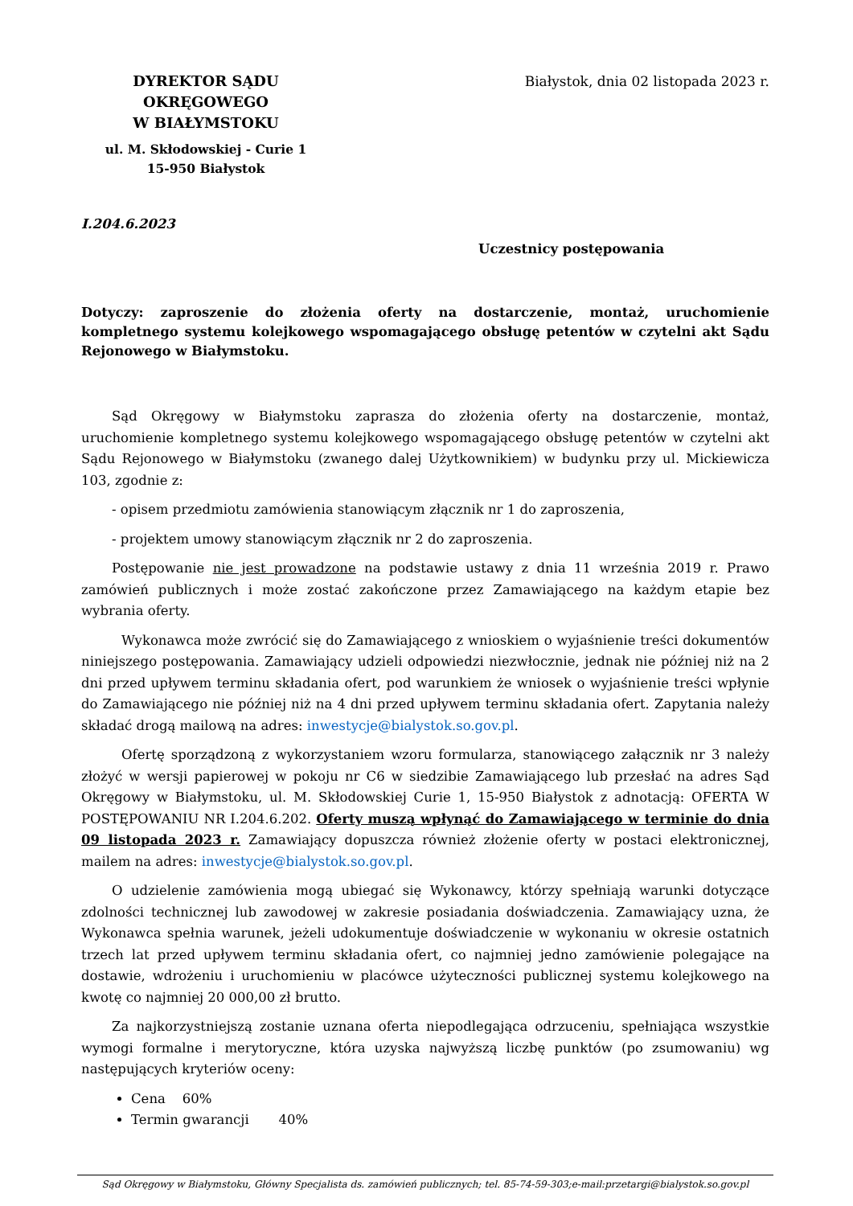DYREKTOR SĄDU OKRĘGOWEGO
W BIAŁYMSTOKU
ul. M. Skłodowskiej - Curie 1
15-950 Białystok
Białystok, dnia 02 listopada 2023 r.
I.204.6.2023
Uczestnicy postępowania
Dotyczy: zaproszenie do złożenia oferty na dostarczenie, montaż, uruchomienie kompletnego systemu kolejkowego wspomagającego obsługę petentów w czytelni akt Sądu Rejonowego w Białymstoku.
Sąd Okręgowy w Białymstoku zaprasza do złożenia oferty na dostarczenie, montaż, uruchomienie kompletnego systemu kolejkowego wspomagającego obsługę petentów w czytelni akt Sądu Rejonowego w Białymstoku (zwanego dalej Użytkownikiem) w budynku przy ul. Mickiewicza 103, zgodnie z:
- opisem przedmiotu zamówienia stanowiącym złącznik nr 1 do zaproszenia,
- projektem umowy stanowiącym złącznik nr 2 do zaproszenia.
Postępowanie nie jest prowadzone na podstawie ustawy z dnia 11 września 2019 r. Prawo zamówień publicznych i może zostać zakończone przez Zamawiającego na każdym etapie bez wybrania oferty.
Wykonawca może zwrócić się do Zamawiającego z wnioskiem o wyjaśnienie treści dokumentów niniejszego postępowania. Zamawiający udzieli odpowiedzi niezwłocznie, jednak nie później niż na 2 dni przed upływem terminu składania ofert, pod warunkiem że wniosek o wyjaśnienie treści wpłynie do Zamawiającego nie później niż na 4 dni przed upływem terminu składania ofert. Zapytania należy składać drogą mailową na adres: inwestycje@bialystok.so.gov.pl.
Ofertę sporządzoną z wykorzystaniem wzoru formularza, stanowiącego załącznik nr 3 należy złożyć w wersji papierowej w pokoju nr C6 w siedzibie Zamawiającego lub przesłać na adres Sąd Okręgowy w Białymstoku, ul. M. Skłodowskiej Curie 1, 15-950 Białystok z adnotacją: OFERTA W POSTĘPOWANIU NR I.204.6.202. Oferty muszą wpłynąć do Zamawiającego w terminie do dnia 09 listopada 2023 r. Zamawiający dopuszcza również złożenie oferty w postaci elektronicznej, mailem na adres: inwestycje@bialystok.so.gov.pl.
O udzielenie zamówienia mogą ubiegać się Wykonawcy, którzy spełniają warunki dotyczące zdolności technicznej lub zawodowej w zakresie posiadania doświadczenia. Zamawiający uzna, że Wykonawca spełnia warunek, jeżeli udokumentuje doświadczenie w wykonaniu w okresie ostatnich trzech lat przed upływem terminu składania ofert, co najmniej jedno zamówienie polegające na dostawie, wdrożeniu i uruchomieniu w placówce użyteczności publicznej systemu kolejkowego na kwotę co najmniej 20 000,00 zł brutto.
Za najkorzystniejszą zostanie uznana oferta niepodlegająca odrzuceniu, spełniająca wszystkie wymogi formalne i merytoryczne, która uzyska najwyższą liczbę punktów (po zsumowaniu) wg następujących kryteriów oceny:
Cena 60%
Termin gwarancji 40%
Sąd Okręgowy w Białymstoku, Główny Specjalista ds. zamówień publicznych; tel. 85-74-59-303;e-mail:przetargi@bialystok.so.gov.pl